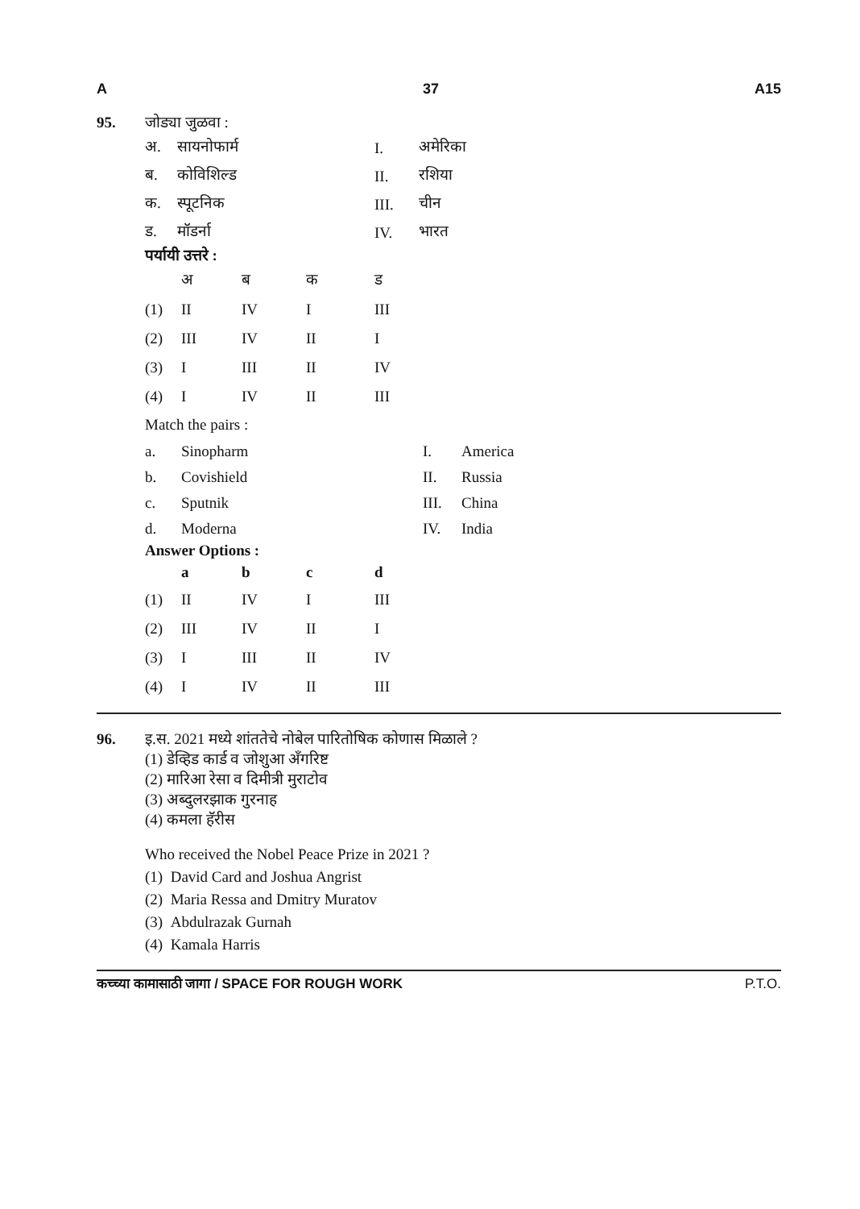A 37 A15
95. जोड्या जुळवा :
| अ. | सायनोफार्म | I. | अमेरिका |
| ब. | कोविशिल्ड | II. | रशिया |
| क. | स्पूटनिक | III. | चीन |
| ड. | मॉडर्ना | IV. | भारत |
पर्यायी उत्तरे :
| | अ | ब | क | ड |
| --- | --- | --- | --- | --- |
| (1) | II | IV | I | III |
| (2) | III | IV | II | I |
| (3) | I | III | II | IV |
| (4) | I | IV | II | III |
Match the pairs :
| a. | Sinopharm | I. | America |
| b. | Covishield | II. | Russia |
| c. | Sputnik | III. | China |
| d. | Moderna | IV. | India |
Answer Options :
| | a | b | c | d |
| --- | --- | --- | --- | --- |
| (1) | II | IV | I | III |
| (2) | III | IV | II | I |
| (3) | I | III | II | IV |
| (4) | I | IV | II | III |
96. इ.स. 2021 मध्ये शांततेचे नोबेल पारितोषिक कोणास मिळाले ?
(1) डेव्हिड कार्ड व जोशुआ अँगरिष्ट
(2) मारिआ रेसा व दिमीत्री मुराटोव
(3) अब्दुलरझाक गुरनाह
(4) कमला हॅरीस
Who received the Nobel Peace Prize in 2021 ?
(1) David Card and Joshua Angrist
(2) Maria Ressa and Dmitry Muratov
(3) Abdulrazak Gurnah
(4) Kamala Harris
कच्च्या कामासाठी जागा / SPACE FOR ROUGH WORK P.T.O.